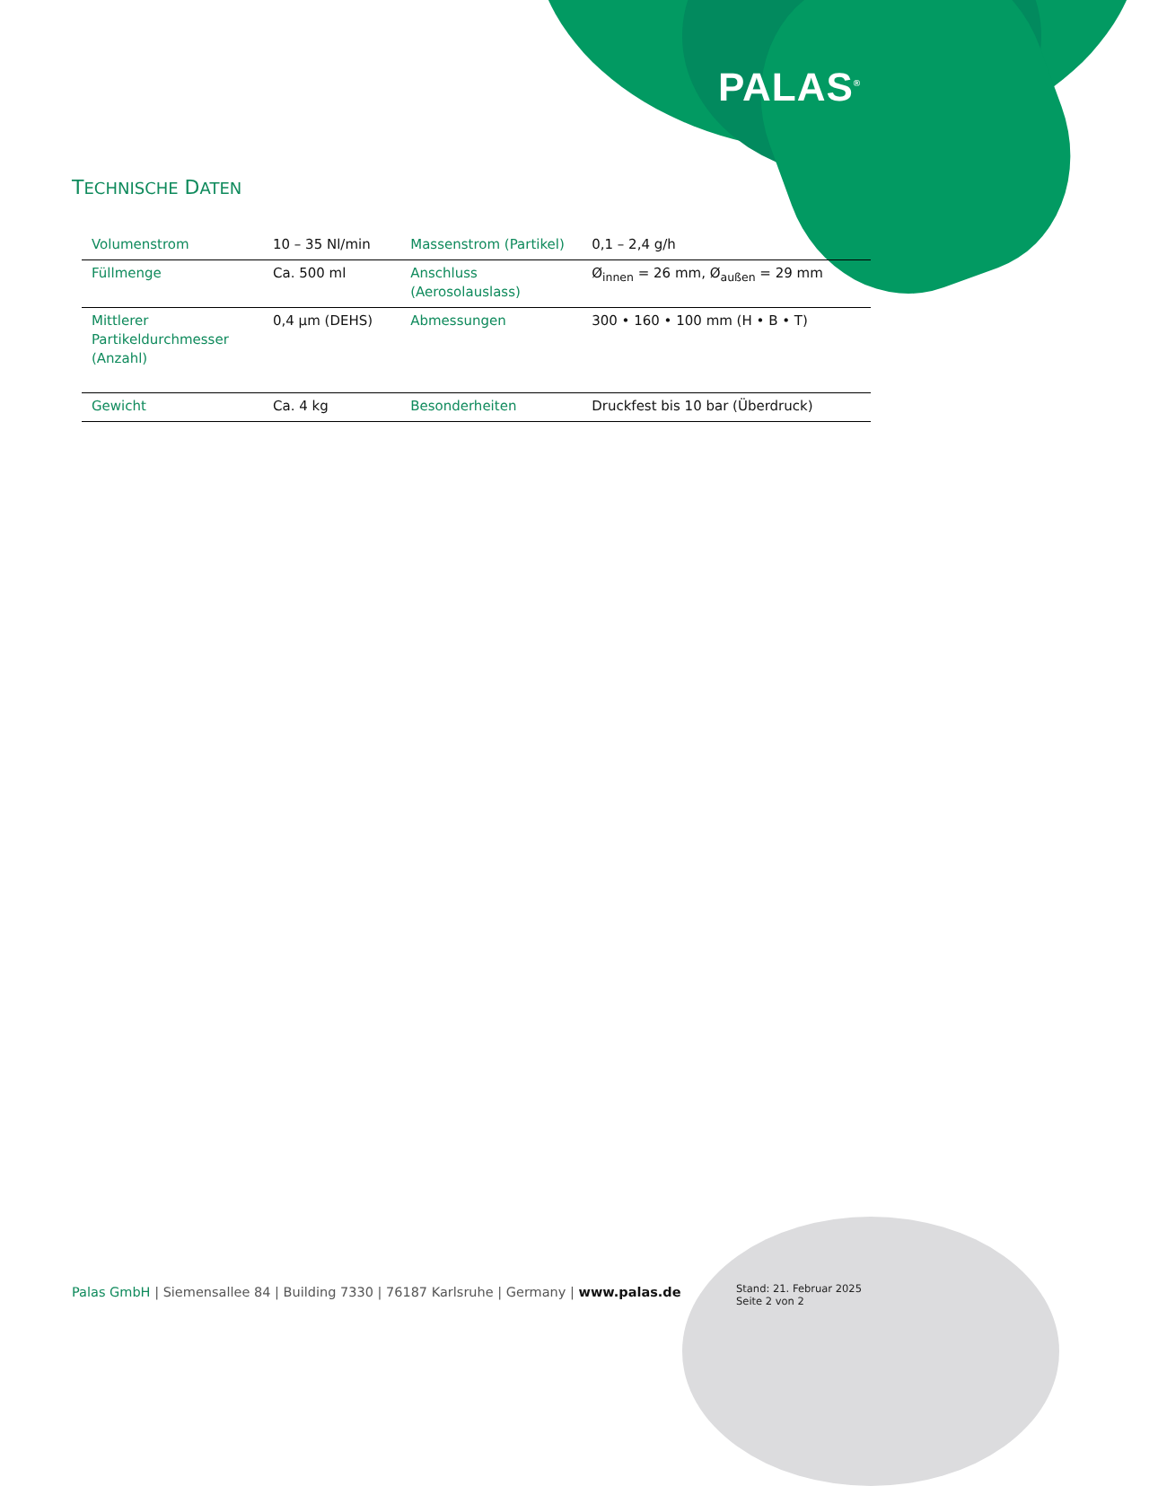PALAS<sup>®</sup>
TECHNISCHE DATEN
| Volumenstrom | 10 – 35 Nl/min | Massenstrom (Partikel) | 0,1 – 2,4 g/h |
| Füllmenge | Ca. 500 ml | Anschluss (Aerosolauslass) | Ø<sub>innen</sub> = 26 mm, Ø<sub>außen</sub> = 29 mm |
| Mittlerer Partikeldurchmesser (Anzahl) | 0,4 µm (DEHS) | Abmessungen | 300 • 160 • 100 mm (H • B • T) |
| Gewicht | Ca. 4 kg | Besonderheiten | Druckfest bis 10 bar (Überdruck) |
Palas GmbH | Siemensallee 84 | Building 7330 | 76187 Karlsruhe | Germany | www.palas.de
Stand: 21. Februar 2025
Seite 2 von 2